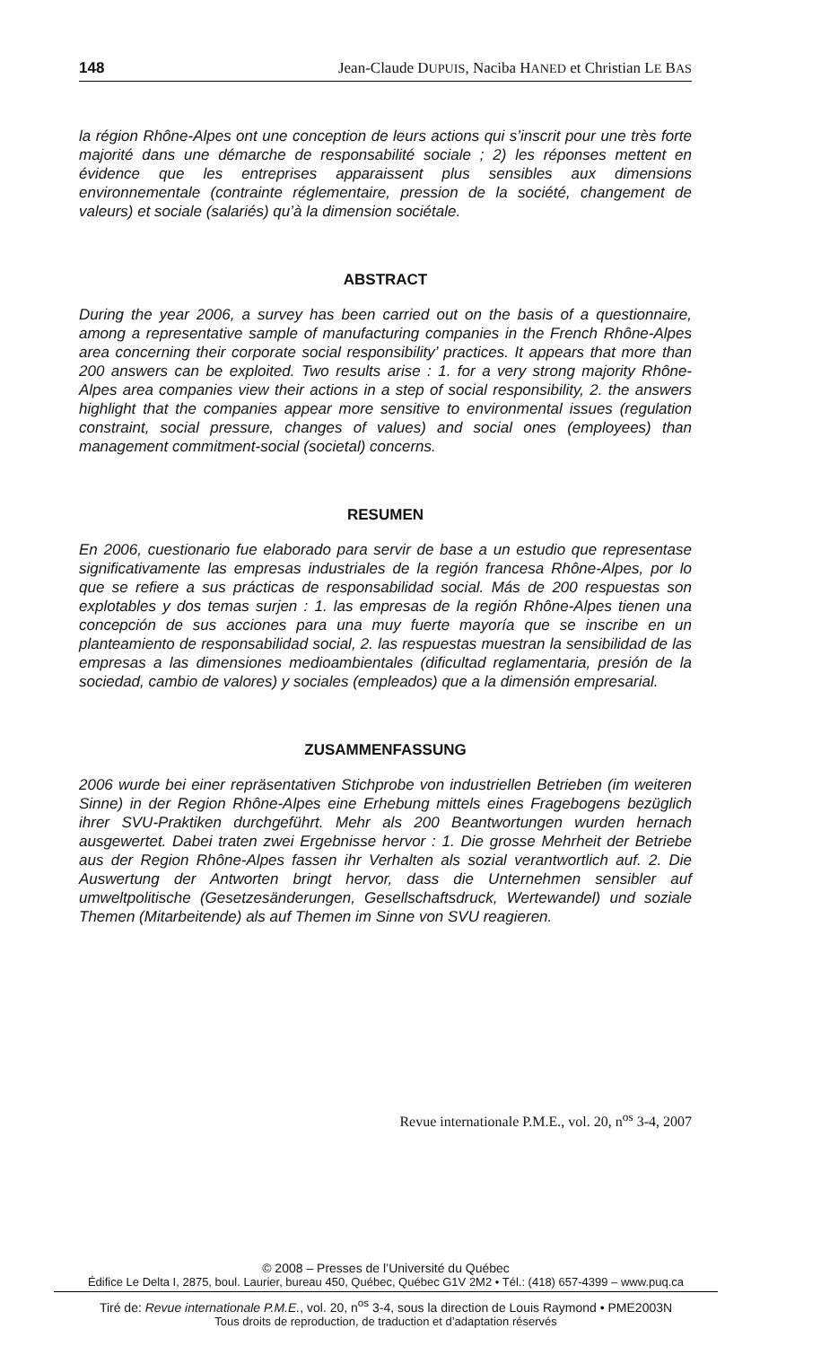148 Jean-Claude DUPUIS, Naciba HANED et Christian LE BAS
la région Rhône-Alpes ont une conception de leurs actions qui s’inscrit pour une très forte majorité dans une démarche de responsabilité sociale ; 2) les réponses mettent en évidence que les entreprises apparaissent plus sensibles aux dimensions environnementale (contrainte réglementaire, pression de la société, changement de valeurs) et sociale (salariés) qu’à la dimension sociétale.
ABSTRACT
During the year 2006, a survey has been carried out on the basis of a questionnaire, among a representative sample of manufacturing companies in the French Rhône-Alpes area concerning their corporate social responsibility’ practices. It appears that more than 200 answers can be exploited. Two results arise : 1. for a very strong majority Rhône-Alpes area companies view their actions in a step of social responsibility, 2. the answers highlight that the companies appear more sensitive to environmental issues (regulation constraint, social pressure, changes of values) and social ones (employees) than management commitment-social (societal) concerns.
RESUMEN
En 2006, cuestionario fue elaborado para servir de base a un estudio que representase significativamente las empresas industriales de la región francesa Rhône-Alpes, por lo que se refiere a sus prácticas de responsabilidad social. Más de 200 respuestas son explotables y dos temas surjen : 1. las empresas de la región Rhône-Alpes tienen una concepción de sus acciones para una muy fuerte mayoría que se inscribe en un planteamiento de responsabilidad social, 2. las respuestas muestran la sensibilidad de las empresas a las dimensiones medioambientales (dificultad reglamentaria, presión de la sociedad, cambio de valores) y sociales (empleados) que a la dimensión empresarial.
ZUSAMMENFASSUNG
2006 wurde bei einer repräsentativen Stichprobe von industriellen Betrieben (im weiteren Sinne) in der Region Rhône-Alpes eine Erhebung mittels eines Fragebogens bezüglich ihrer SVU-Praktiken durchgeführt. Mehr als 200 Beantwortungen wurden hernach ausgewertet. Dabei traten zwei Ergebnisse hervor : 1. Die grosse Mehrheit der Betriebe aus der Region Rhône-Alpes fassen ihr Verhalten als sozial verantwortlich auf. 2. Die Auswertung der Antworten bringt hervor, dass die Unternehmen sensibler auf umweltpolitische (Gesetzesänderungen, Gesellschaftsdruck, Wertewandel) und soziale Themen (Mitarbeitende) als auf Themen im Sinne von SVU reagieren.
Revue internationale P.M.E., vol. 20, n<sup>os</sup> 3-4, 2007
© 2008 – Presses de l’Université du Québec
Édifice Le Delta I, 2875, boul. Laurier, bureau 450, Québec, Québec G1V 2M2 • Tél.: (418) 657-4399 – www.puq.ca
Tiré de: Revue internationale P.M.E., vol. 20, n<sup>os</sup> 3-4, sous la direction de Louis Raymond • PME2003N
Tous droits de reproduction, de traduction et d’adaptation réservés